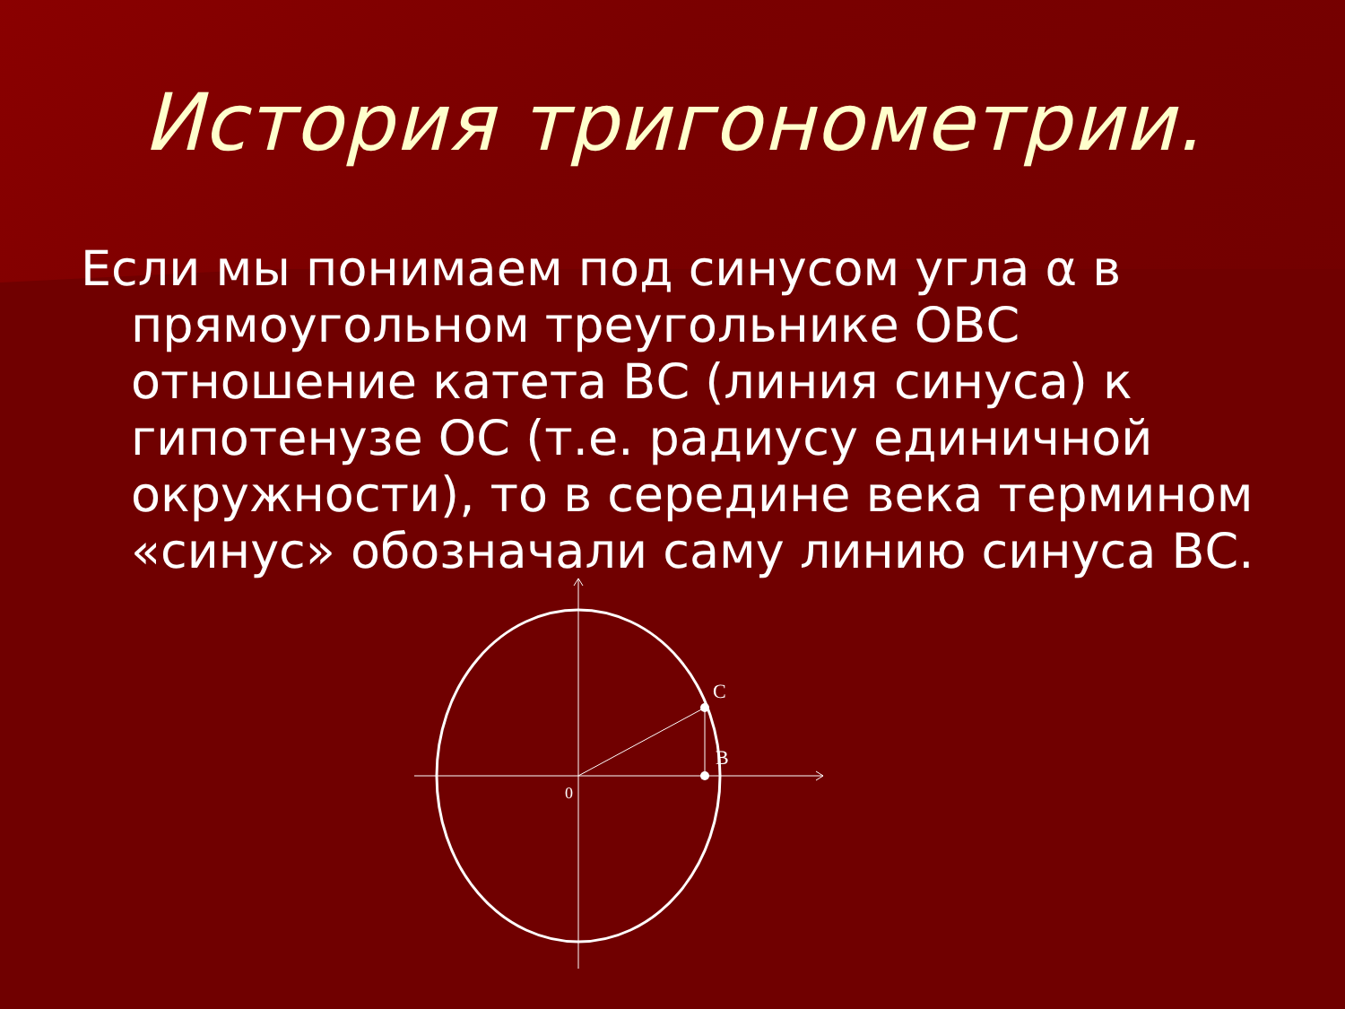История тригонометрии.
Если мы понимаем под синусом угла α в прямоугольном треугольнике ОВС отношение катета ВС (линия синуса) к гипотенузе ОС (т.е. радиусу единичной окружности), то в середине века термином «синус» обозначали саму линию синуса ВС.
C
B
0